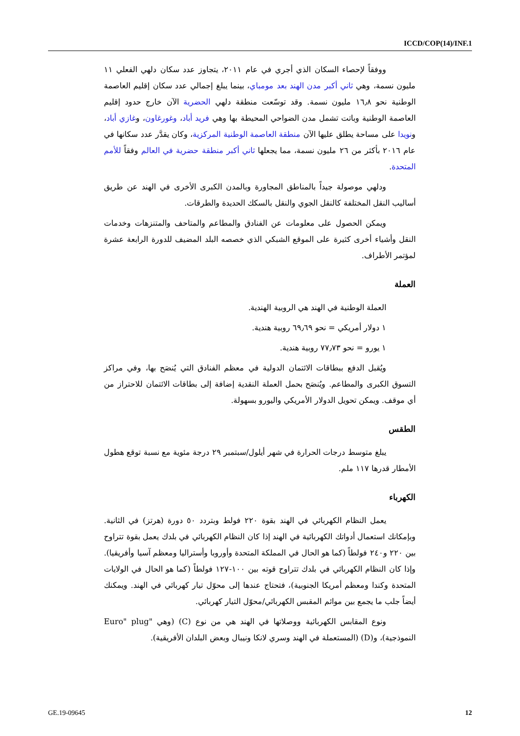ICCD/COP(14)/INF.1
ووفقاً لإحصاء السكان الذي أجري في عام ٢٠١١، يتجاوز عدد سكان دلهي الفعلي ١١ مليون نسمة، وهي ثاني أكبر مدن الهند بعد مومباي، بينما يبلغ إجمالي عدد سكان إقليم العاصمة الوطنية نحو ١٦٫٨ مليون نسمة. وقد توسّعت منطقة دلهي الحضرية الآن خارج حدود إقليم العاصمة الوطنية وباتت تشمل مدن الضواحي المحيطة بها وهي فريد أباد، وغورغاون، وغازي أباد، ونويدا على مساحة يطلق عليها الآن منطقة العاصمة الوطنية المركزية، وكان يقدَّر عدد سكانها في عام ٢٠١٦ بأكثر من ٢٦ مليون نسمة، مما يجعلها ثاني أكبر منطقة حضرية في العالم وفقاً للأمم المتحدة.
ودلهي موصولة جيداً بالمناطق المجاورة وبالمدن الكبرى الأخرى في الهند عن طريق أساليب النقل المختلفة كالنقل الجوي والنقل بالسكك الحديدة والطرقات.
ويمكن الحصول على معلومات عن الفنادق والمطاعم والمتاحف والمتنزهات وخدمات النقل وأشياء أخرى كثيرة على الموقع الشبكي الذي خصصه البلد المضيف للدورة الرابعة عشرة لمؤتمر الأطراف.
العملة
العملة الوطنية في الهند هي الروبية الهندية.
١ دولار أمريكي = نحو ٦٩٫٦٩ روبية هندية.
١ يورو = نحو ٧٧٫٧٣ روبية هندية.
ويُقبل الدفع ببطاقات الائتمان الدولية في معظم الفنادق التي يُنصَح بها، وفي مراكز التسوق الكبرى والمطاعم. ويُنصَح بحمل العملة النقدية إضافة إلى بطاقات الائتمان للاحتراز من أي موقف. ويمكن تحويل الدولار الأمريكي واليورو بسهولة.
الطقس
يبلغ متوسط درجات الحرارة في شهر أيلول/سبتمبر ٢٩ درجة مئوية مع نسبة توقع هطول الأمطار قدرها ١١٧ ملم.
الكهرباء
يعمل النظام الكهربائي في الهند بقوة ٢٢٠ فولط وبتردد ٥٠ دورة (هرتز) في الثانية. وبإمكانك استعمال أدواتك الكهربائية في الهند إذا كان النظام الكهربائي في بلدك يعمل بقوة تتراوح بين ٢٢٠ و٢٤٠ فولطاً (كما هو الحال في المملكة المتحدة وأوروبا وأستراليا ومعظم آسيا وأفريقيا). وإذا كان النظام الكهربائي في بلدك تتراوح قوته بين ١٠٠-١٢٧ فولطاً (كما هو الحال في الولايات المتحدة وكندا ومعظم أمريكا الجنوبية)، فتحتاج عندها إلى محوّل تيار كهربائي في الهند. ويمكنك أيضاً جلب ما يجمع بين موائم المقبس الكهربائي/محوّل التيار كهربائي.
ونوع المقابس الكهربائية ووصلاتها في الهند هي من نوع (C) (وهي "Euro" plug النموذجية)، و(D) (المستعملة في الهند وسري لانكا ونيبال وبعض البلدان الأفريقية).
GE.19-09645 12